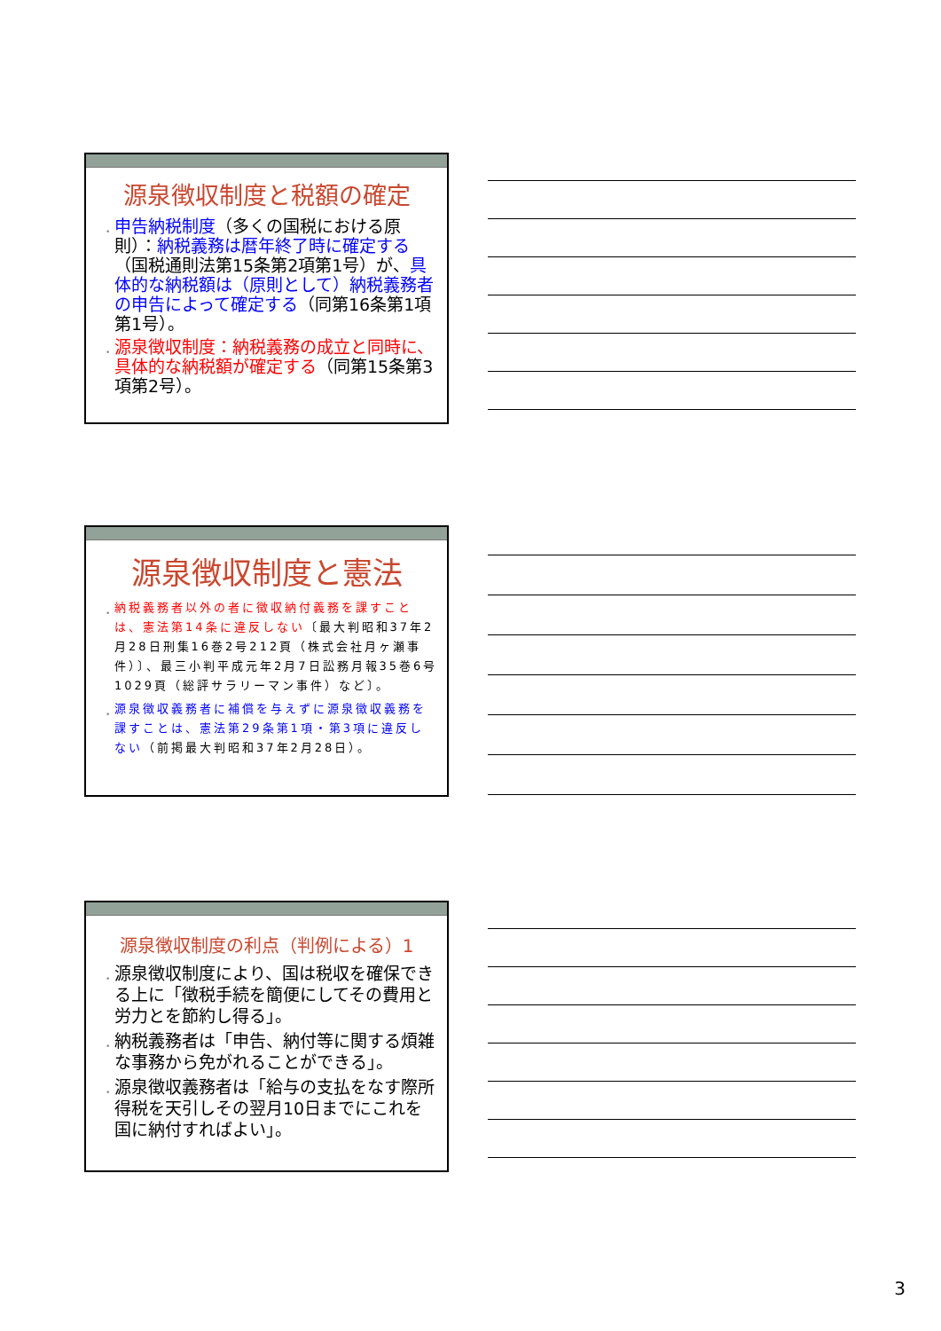源泉徴収制度と税額の確定
申告納税制度（多くの国税における原則）：納税義務は暦年終了時に確定する（国税通則法第15条第2項第1号）が、具体的な納税額は（原則として）納税義務者の申告によって確定する（同第16条第1項第1号）。
源泉徴収制度：納税義務の成立と同時に、具体的な納税額が確定する（同第15条第3項第2号）。
源泉徴収制度と憲法
納税義務者以外の者に徴収納付義務を課すことは、憲法第14条に違反しない〔最大判昭和37年2月28日刑集16巻2号212頁（株式会社月ヶ瀬事件）〕、最三小判平成元年2月7日訟務月報35巻6号1029頁（総評サラリーマン事件）など〕。
源泉徴収義務者に補償を与えずに源泉徴収義務を課すことは、憲法第29条第1項・第3項に違反しない（前掲最大判昭和37年2月28日）。
源泉徴収制度の利点（判例による）1
源泉徴収制度により、国は税収を確保できる上に「徴税手続を簡便にしてその費用と労力とを節約し得る」。
納税義務者は「申告、納付等に関する煩雑な事務から免がれることができる」。
源泉徴収義務者は「給与の支払をなす際所得税を天引しその翌月10日までにこれを国に納付すればよい」。
3